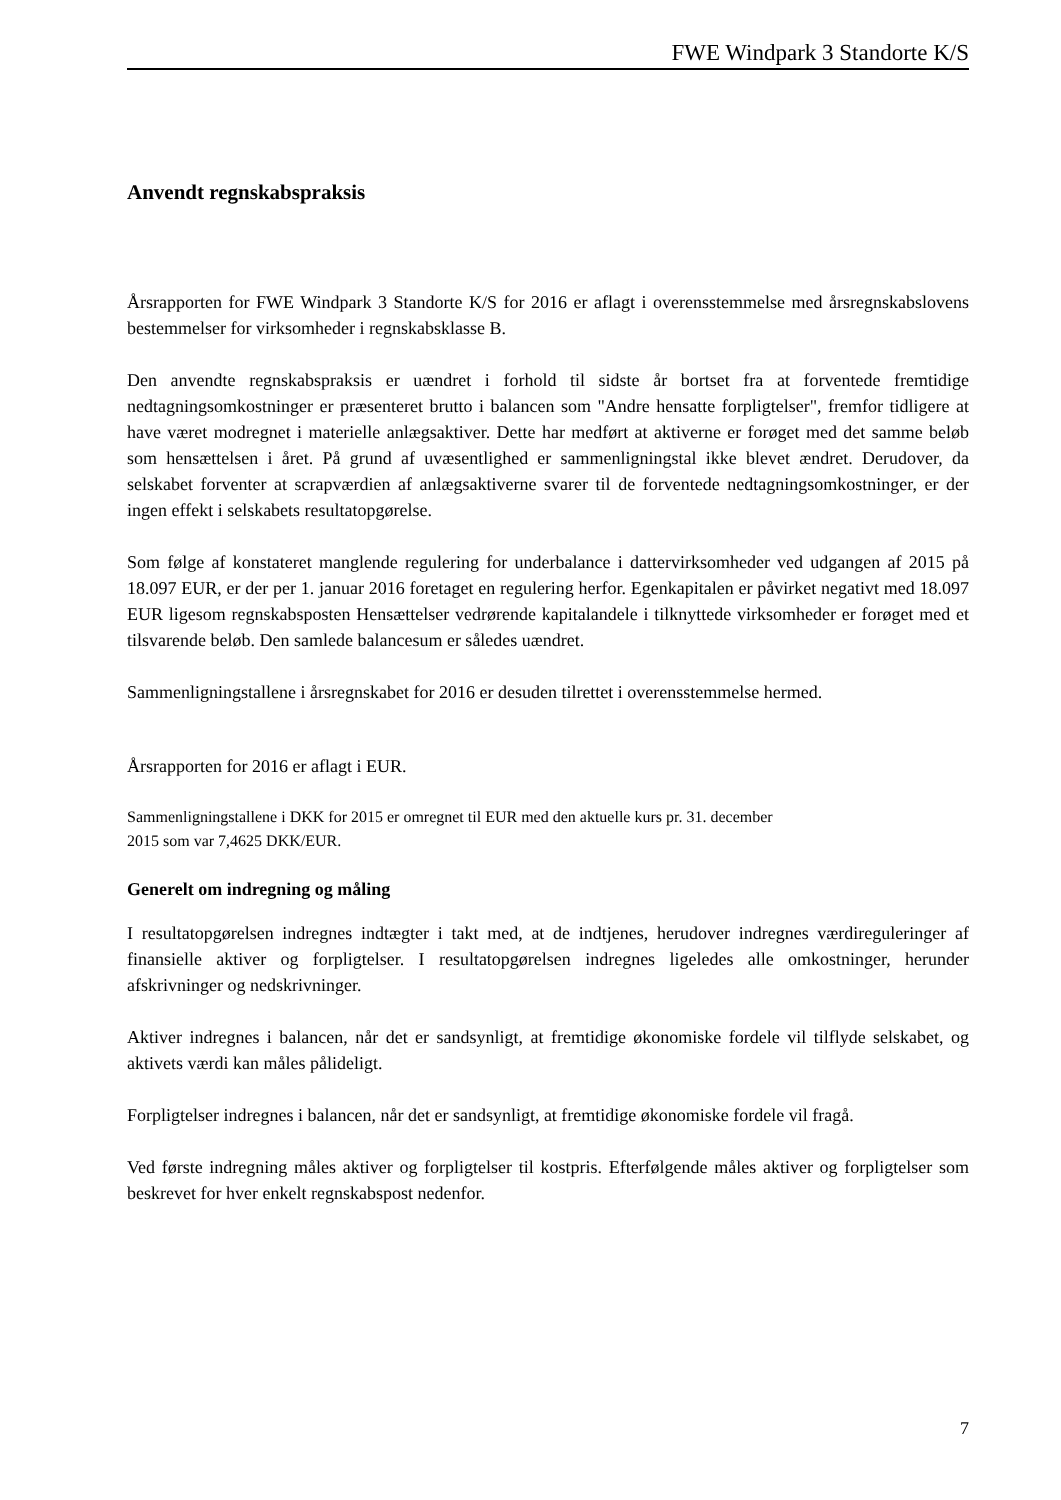FWE Windpark 3 Standorte K/S
Anvendt regnskabspraksis
Årsrapporten for FWE Windpark 3 Standorte K/S for 2016 er aflagt i overensstemmelse med årsregnskabslovens bestemmelser for virksomheder i regnskabsklasse B.
Den anvendte regnskabspraksis er uændret i forhold til sidste år bortset fra at forventede fremtidige nedtagningsomkostninger er præsenteret brutto i balancen som "Andre hensatte forpligtelser", fremfor tidligere at have været modregnet i materielle anlægsaktiver. Dette har medført at aktiverne er forøget med det samme beløb som hensættelsen i året. På grund af uvæsentlighed er sammenligningstal ikke blevet ændret. Derudover, da selskabet forventer at scrapværdien af anlægsaktiverne svarer til de forventede nedtagningsomkostninger, er der ingen effekt i selskabets resultatopgørelse.
Som følge af konstateret manglende regulering for underbalance i dattervirksomheder ved udgangen af 2015 på 18.097 EUR, er der per 1. januar 2016 foretaget en regulering herfor. Egenkapitalen er påvirket negativt med 18.097 EUR ligesom regnskabsposten Hensættelser vedrørende kapitalandele i tilknyttede virksomheder er forøget med et tilsvarende beløb. Den samlede balancesum er således uændret.
Sammenligningstallene i årsregnskabet for 2016 er desuden tilrettet i overensstemmelse hermed.
Årsrapporten for 2016 er aflagt i EUR.
Sammenligningstallene i DKK for 2015 er omregnet til EUR med den aktuelle kurs pr. 31. december
2015 som var 7,4625 DKK/EUR.
Generelt om indregning og måling
I resultatopgørelsen indregnes indtægter i takt med, at de indtjenes, herudover indregnes værdire­guleringer af finansielle aktiver og forpligtelser. I resultatopgørelsen indregnes ligeledes alle om­kostninger, herunder afskrivninger og nedskrivninger.
Aktiver indregnes i balancen, når det er sandsynligt, at fremtidige økonomiske fordele vil tilflyde selskabet, og aktivets værdi kan måles pålideligt.
Forpligtelser indregnes i balancen, når det er sandsynligt, at fremtidige økonomiske fordele vil fragå.
Ved første indregning måles aktiver og forpligtelser til kostpris. Efterfølgende måles aktiver og forpligtelser som beskrevet for hver enkelt regnskabspost nedenfor.
7